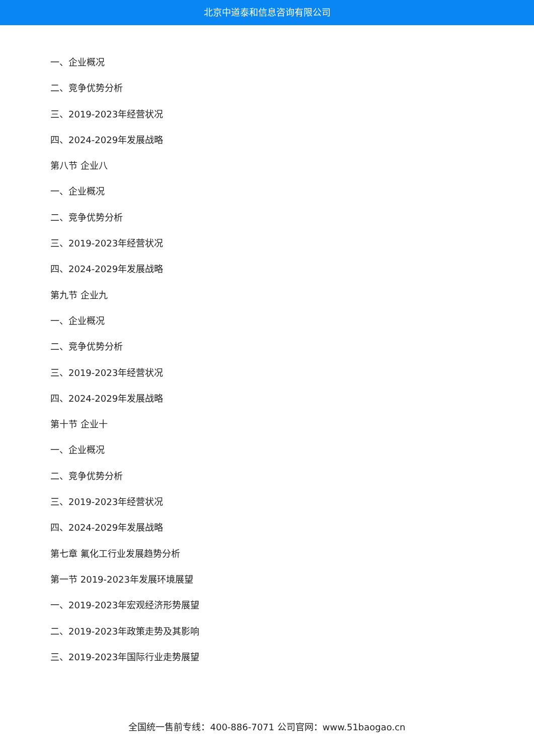北京中道泰和信息咨询有限公司
一、企业概况
二、竞争优势分析
三、2019-2023年经营状况
四、2024-2029年发展战略
第八节 企业八
一、企业概况
二、竞争优势分析
三、2019-2023年经营状况
四、2024-2029年发展战略
第九节 企业九
一、企业概况
二、竞争优势分析
三、2019-2023年经营状况
四、2024-2029年发展战略
第十节 企业十
一、企业概况
二、竞争优势分析
三、2019-2023年经营状况
四、2024-2029年发展战略
第七章 氟化工行业发展趋势分析
第一节 2019-2023年发展环境展望
一、2019-2023年宏观经济形势展望
二、2019-2023年政策走势及其影响
三、2019-2023年国际行业走势展望
全国统一售前专线：400-886-7071 公司官网：www.51baogao.cn